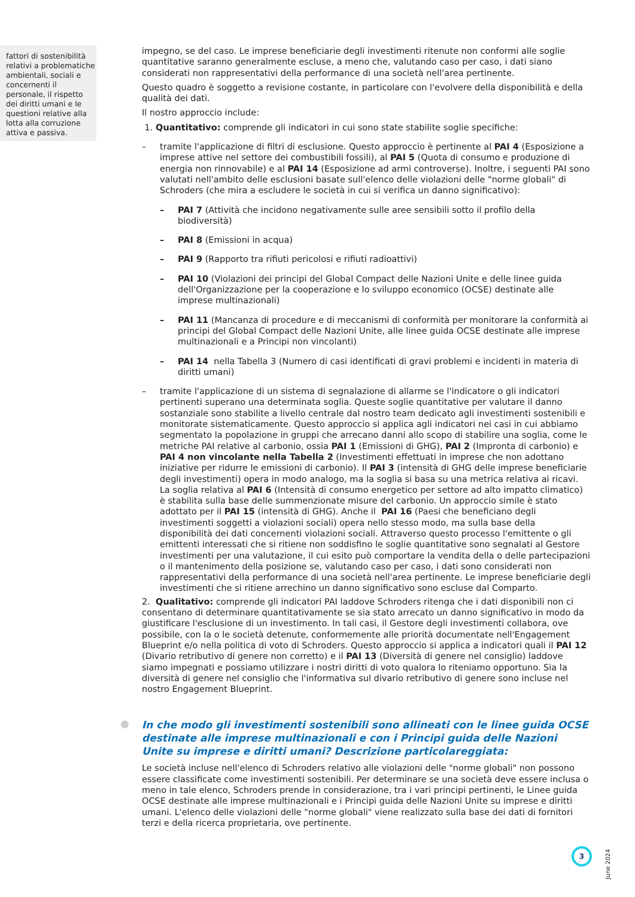fattori di sostenibilità relativi a problematiche ambientali, sociali e concernenti il personale, il rispetto dei diritti umani e le questioni relative alla lotta alla corruzione attiva e passiva.
impegno, se del caso. Le imprese beneficiarie degli investimenti ritenute non conformi alle soglie quantitative saranno generalmente escluse, a meno che, valutando caso per caso, i dati siano considerati non rappresentativi della performance di una società nell'area pertinente.
Questo quadro è soggetto a revisione costante, in particolare con l'evolvere della disponibilità e della qualità dei dati.
Il nostro approccio include:
1. Quantitativo: comprende gli indicatori in cui sono state stabilite soglie specifiche:
– tramite l'applicazione di filtri di esclusione. Questo approccio è pertinente al PAI 4 (Esposizione a imprese attive nel settore dei combustibili fossili), al PAI 5 (Quota di consumo e produzione di energia non rinnovabile) e al PAI 14 (Esposizione ad armi controverse). Inoltre, i seguenti PAI sono valutati nell'ambito delle esclusioni basate sull'elenco delle violazioni delle "norme globali" di Schroders (che mira a escludere le società in cui si verifica un danno significativo):
– PAI 7 (Attività che incidono negativamente sulle aree sensibili sotto il profilo della biodiversità)
– PAI 8 (Emissioni in acqua)
– PAI 9 (Rapporto tra rifiuti pericolosi e rifiuti radioattivi)
– PAI 10 (Violazioni dei principi del Global Compact delle Nazioni Unite e delle linee guida dell'Organizzazione per la cooperazione e lo sviluppo economico (OCSE) destinate alle imprese multinazionali)
– PAI 11 (Mancanza di procedure e di meccanismi di conformità per monitorare la conformità ai principi del Global Compact delle Nazioni Unite, alle linee guida OCSE destinate alle imprese multinazionali e a Principi non vincolanti)
– PAI 14 nella Tabella 3 (Numero di casi identificati di gravi problemi e incidenti in materia di diritti umani)
– tramite l'applicazione di un sistema di segnalazione di allarme se l'indicatore o gli indicatori pertinenti superano una determinata soglia. Queste soglie quantitative per valutare il danno sostanziale sono stabilite a livello centrale dal nostro team dedicato agli investimenti sostenibili e monitorate sistematicamente. Questo approccio si applica agli indicatori nei casi in cui abbiamo segmentato la popolazione in gruppi che arrecano danni allo scopo di stabilire una soglia, come le metriche PAI relative al carbonio, ossia PAI 1 (Emissioni di GHG), PAI 2 (Impronta di carbonio) e PAI 4 non vincolante nella Tabella 2 (Investimenti effettuati in imprese che non adottano iniziative per ridurre le emissioni di carbonio). Il PAI 3 (intensità di GHG delle imprese beneficiarie degli investimenti) opera in modo analogo, ma la soglia si basa su una metrica relativa ai ricavi. La soglia relativa al PAI 6 (Intensità di consumo energetico per settore ad alto impatto climatico) è stabilita sulla base delle summenzionate misure del carbonio. Un approccio simile è stato adottato per il PAI 15 (intensità di GHG). Anche il PAI 16 (Paesi che beneficiano degli investimenti soggetti a violazioni sociali) opera nello stesso modo, ma sulla base della disponibilità dei dati concernenti violazioni sociali. Attraverso questo processo l'emittente o gli emittenti interessati che si ritiene non soddisfino le soglie quantitative sono segnalati al Gestore investimenti per una valutazione, il cui esito può comportare la vendita della o delle partecipazioni o il mantenimento della posizione se, valutando caso per caso, i dati sono considerati non rappresentativi della performance di una società nell'area pertinente. Le imprese beneficiarie degli investimenti che si ritiene arrechino un danno significativo sono escluse dal Comparto.
2. Qualitativo: comprende gli indicatori PAI laddove Schroders ritenga che i dati disponibili non ci consentano di determinare quantitativamente se sia stato arrecato un danno significativo in modo da giustificare l'esclusione di un investimento. In tali casi, il Gestore degli investimenti collabora, ove possibile, con la o le società detenute, conformemente alle priorità documentate nell'Engagement Blueprint e/o nella politica di voto di Schroders. Questo approccio si applica a indicatori quali il PAI 12 (Divario retributivo di genere non corretto) e il PAI 13 (Diversità di genere nel consiglio) laddove siamo impegnati e possiamo utilizzare i nostri diritti di voto qualora lo riteniamo opportuno. Sia la diversità di genere nel consiglio che l'informativa sul divario retributivo di genere sono incluse nel nostro Engagement Blueprint.
In che modo gli investimenti sostenibili sono allineati con le linee guida OCSE destinate alle imprese multinazionali e con i Principi guida delle Nazioni Unite su imprese e diritti umani? Descrizione particolareggiata:
Le società incluse nell'elenco di Schroders relativo alle violazioni delle "norme globali" non possono essere classificate come investimenti sostenibili. Per determinare se una società deve essere inclusa o meno in tale elenco, Schroders prende in considerazione, tra i vari principi pertinenti, le Linee guida OCSE destinate alle imprese multinazionali e i Principi guida delle Nazioni Unite su imprese e diritti umani. L'elenco delle violazioni delle "norme globali" viene realizzato sulla base dei dati di fornitori terzi e della ricerca proprietaria, ove pertinente.
3
June 2024